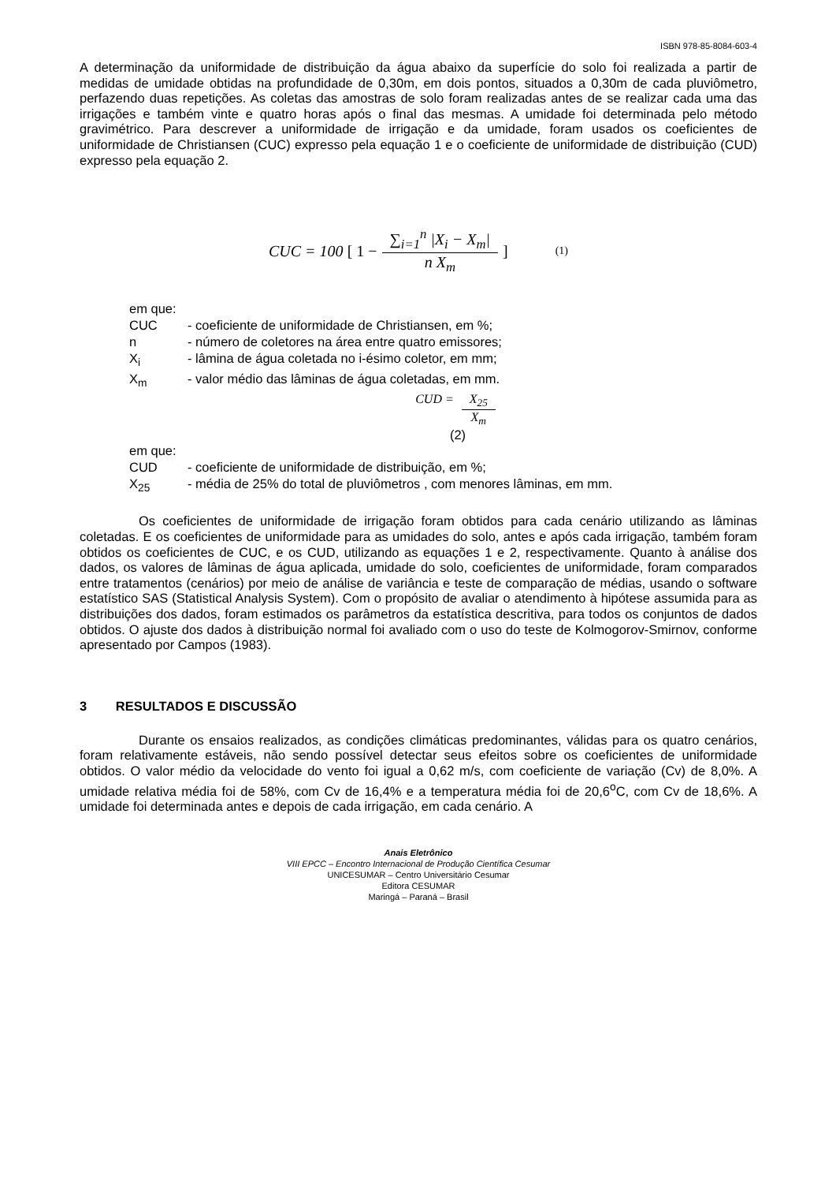ISBN 978-85-8084-603-4
A determinação da uniformidade de distribuição da água abaixo da superfície do solo foi realizada a partir de medidas de umidade obtidas na profundidade de 0,30m, em dois pontos, situados a 0,30m de cada pluviômetro, perfazendo duas repetições. As coletas das amostras de solo foram realizadas antes de se realizar cada uma das irrigações e também vinte e quatro horas após o final das mesmas. A umidade foi determinada pelo método gravimétrico. Para descrever a uniformidade de irrigação e da umidade, foram usados os coeficientes de uniformidade de Christiansen (CUC) expresso pela equação 1 e o coeficiente de uniformidade de distribuição (CUD) expresso pela equação 2.
CUC = 100 [ 1 − ∑<sub>i=1</sub><sup>n</sup> |X<sub>i</sub> − X<sub>m</sub>| n X<sub>m</sub> ] (1)
em que:
CUC - coeficiente de uniformidade de Christiansen, em %;
n - número de coletores na área entre quatro emissores;
X<sub>i</sub> - lâmina de água coletada no i-ésimo coletor, em mm;
X<sub>m</sub> - valor médio das lâminas de água coletadas, em mm.
CUD = X<sub>25</sub> X<sub>m</sub>
(2)
em que:
CUD - coeficiente de uniformidade de distribuição, em %;
X<sub>25</sub> - média de 25% do total de pluviômetros , com menores lâminas, em mm.
Os coeficientes de uniformidade de irrigação foram obtidos para cada cenário utilizando as lâminas coletadas. E os coeficientes de uniformidade para as umidades do solo, antes e após cada irrigação, também foram obtidos os coeficientes de CUC, e os CUD, utilizando as equações 1 e 2, respectivamente. Quanto à análise dos dados, os valores de lâminas de água aplicada, umidade do solo, coeficientes de uniformidade, foram comparados entre tratamentos (cenários) por meio de análise de variância e teste de comparação de médias, usando o software estatístico SAS (Statistical Analysis System). Com o propósito de avaliar o atendimento à hipótese assumida para as distribuições dos dados, foram estimados os parâmetros da estatística descritiva, para todos os conjuntos de dados obtidos. O ajuste dos dados à distribuição normal foi avaliado com o uso do teste de Kolmogorov-Smirnov, conforme apresentado por Campos (1983).
3 RESULTADOS E DISCUSSÃO
Durante os ensaios realizados, as condições climáticas predominantes, válidas para os quatro cenários, foram relativamente estáveis, não sendo possível detectar seus efeitos sobre os coeficientes de uniformidade obtidos. O valor médio da velocidade do vento foi igual a 0,62 m/s, com coeficiente de variação (Cv) de 8,0%. A umidade relativa média foi de 58%, com Cv de 16,4% e a temperatura média foi de 20,6<sup>o</sup>C, com Cv de 18,6%. A umidade foi determinada antes e depois de cada irrigação, em cada cenário. A
Anais Eletrônico
VIII EPCC – Encontro Internacional de Produção Científica Cesumar
UNICESUMAR – Centro Universitário Cesumar
Editora CESUMAR
Maringá – Paraná – Brasil